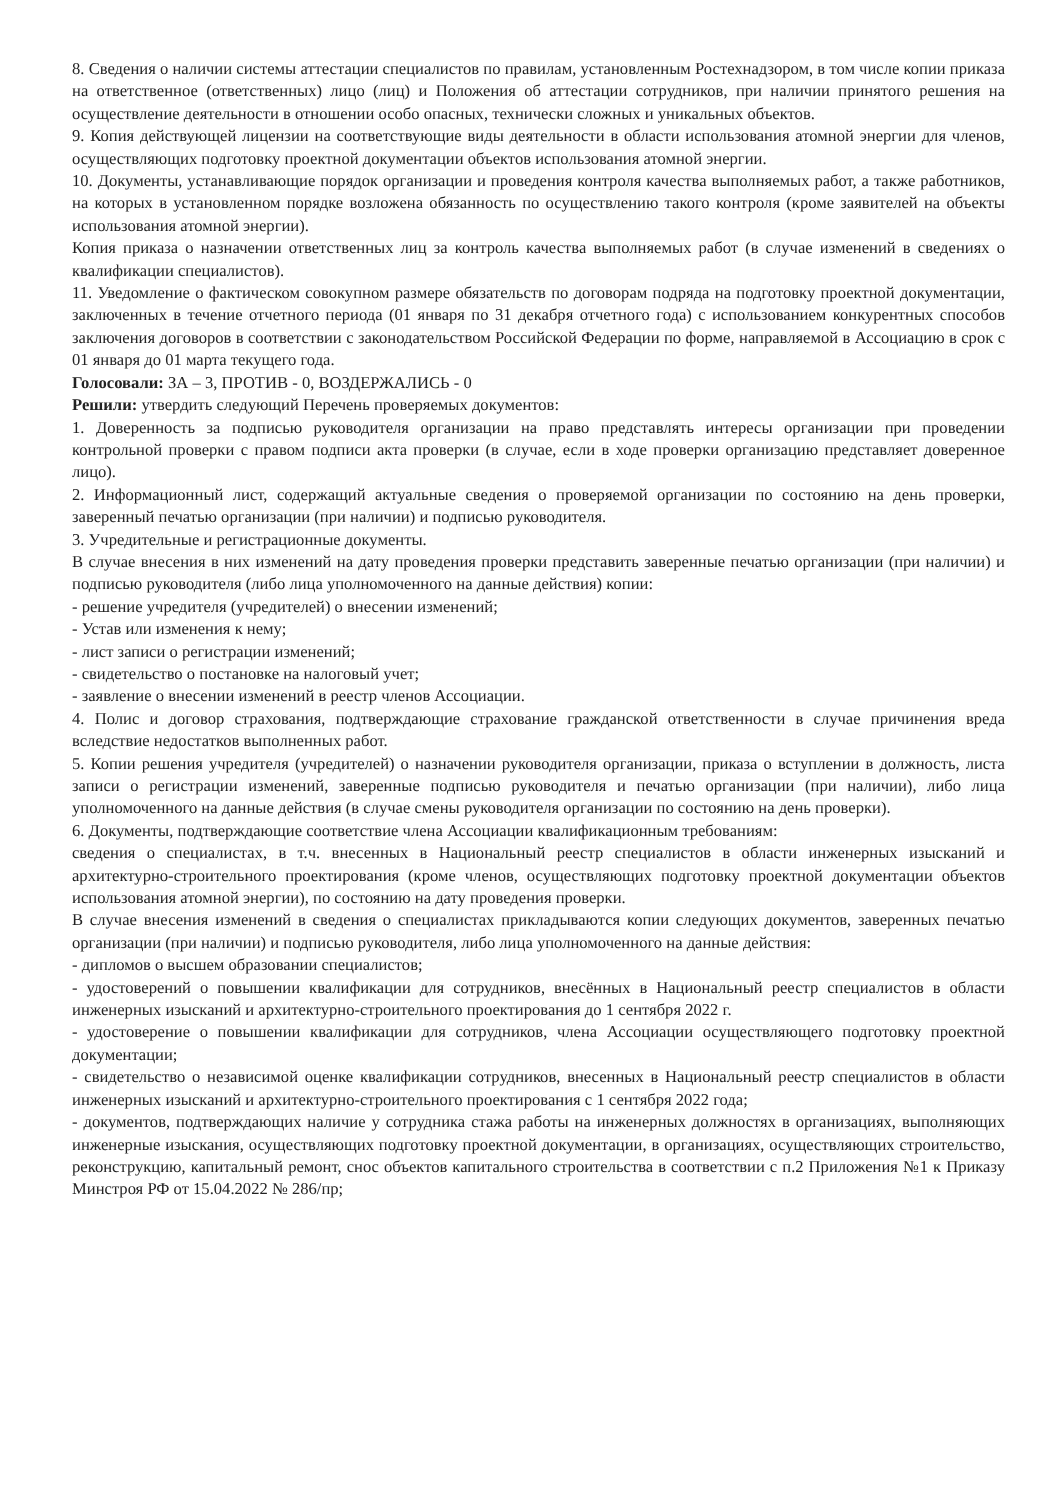8. Сведения о наличии системы аттестации специалистов по правилам, установленным Ростехнадзором, в том числе копии приказа на ответственное (ответственных) лицо (лиц) и Положения об аттестации сотрудников, при наличии принятого решения на осуществление деятельности в отношении особо опасных, технически сложных и уникальных объектов.
9. Копия действующей лицензии на соответствующие виды деятельности в области использования атомной энергии для членов, осуществляющих подготовку проектной документации объектов использования атомной энергии.
10. Документы, устанавливающие порядок организации и проведения контроля качества выполняемых работ, а также работников, на которых в установленном порядке возложена обязанность по осуществлению такого контроля (кроме заявителей на объекты использования атомной энергии).
Копия приказа о назначении ответственных лиц за контроль качества выполняемых работ (в случае изменений в сведениях о квалификации специалистов).
11. Уведомление о фактическом совокупном размере обязательств по договорам подряда на подготовку проектной документации, заключенных в течение отчетного периода (01 января по 31 декабря отчетного года) с использованием конкурентных способов заключения договоров в соответствии с законодательством Российской Федерации по форме, направляемой в Ассоциацию в срок с 01 января до 01 марта текущего года.
Голосовали: ЗА – 3, ПРОТИВ - 0, ВОЗДЕРЖАЛИСЬ - 0
Решили: утвердить следующий Перечень проверяемых документов:
1. Доверенность за подписью руководителя организации на право представлять интересы организации при проведении контрольной проверки с правом подписи акта проверки (в случае, если в ходе проверки организацию представляет доверенное лицо).
2. Информационный лист, содержащий актуальные сведения о проверяемой организации по состоянию на день проверки, заверенный печатью организации (при наличии) и подписью руководителя.
3. Учредительные и регистрационные документы.
В случае внесения в них изменений на дату проведения проверки представить заверенные печатью организации (при наличии) и подписью руководителя (либо лица уполномоченного на данные действия) копии:
- решение учредителя (учредителей) о внесении изменений;
- Устав или изменения к нему;
- лист записи о регистрации изменений;
- свидетельство о постановке на налоговый учет;
- заявление о внесении изменений в реестр членов Ассоциации.
4. Полис и договор страхования, подтверждающие страхование гражданской ответственности в случае причинения вреда вследствие недостатков выполненных работ.
5. Копии решения учредителя (учредителей) о назначении руководителя организации, приказа о вступлении в должность, листа записи о регистрации изменений, заверенные подписью руководителя и печатью организации (при наличии), либо лица уполномоченного на данные действия (в случае смены руководителя организации по состоянию на день проверки).
6. Документы, подтверждающие соответствие члена Ассоциации квалификационным требованиям:
сведения о специалистах, в т.ч. внесенных в Национальный реестр специалистов в области инженерных изысканий и архитектурно-строительного проектирования (кроме членов, осуществляющих подготовку проектной документации объектов использования атомной энергии), по состоянию на дату проведения проверки.
В случае внесения изменений в сведения о специалистах прикладываются копии следующих документов, заверенных печатью организации (при наличии) и подписью руководителя, либо лица уполномоченного на данные действия:
- дипломов о высшем образовании специалистов;
- удостоверений о повышении квалификации для сотрудников, внесённых в Национальный реестр специалистов в области инженерных изысканий и архитектурно-строительного проектирования до 1 сентября 2022 г.
- удостоверение о повышении квалификации для сотрудников, члена Ассоциации осуществляющего подготовку проектной документации;
- свидетельство о независимой оценке квалификации сотрудников, внесенных в Национальный реестр специалистов в области инженерных изысканий и архитектурно-строительного проектирования с 1 сентября 2022 года;
- документов, подтверждающих наличие у сотрудника стажа работы на инженерных должностях в организациях, выполняющих инженерные изыскания, осуществляющих подготовку проектной документации, в организациях, осуществляющих строительство, реконструкцию, капитальный ремонт, снос объектов капитального строительства в соответствии с п.2 Приложения №1 к Приказу Минстроя РФ от 15.04.2022 № 286/пр;